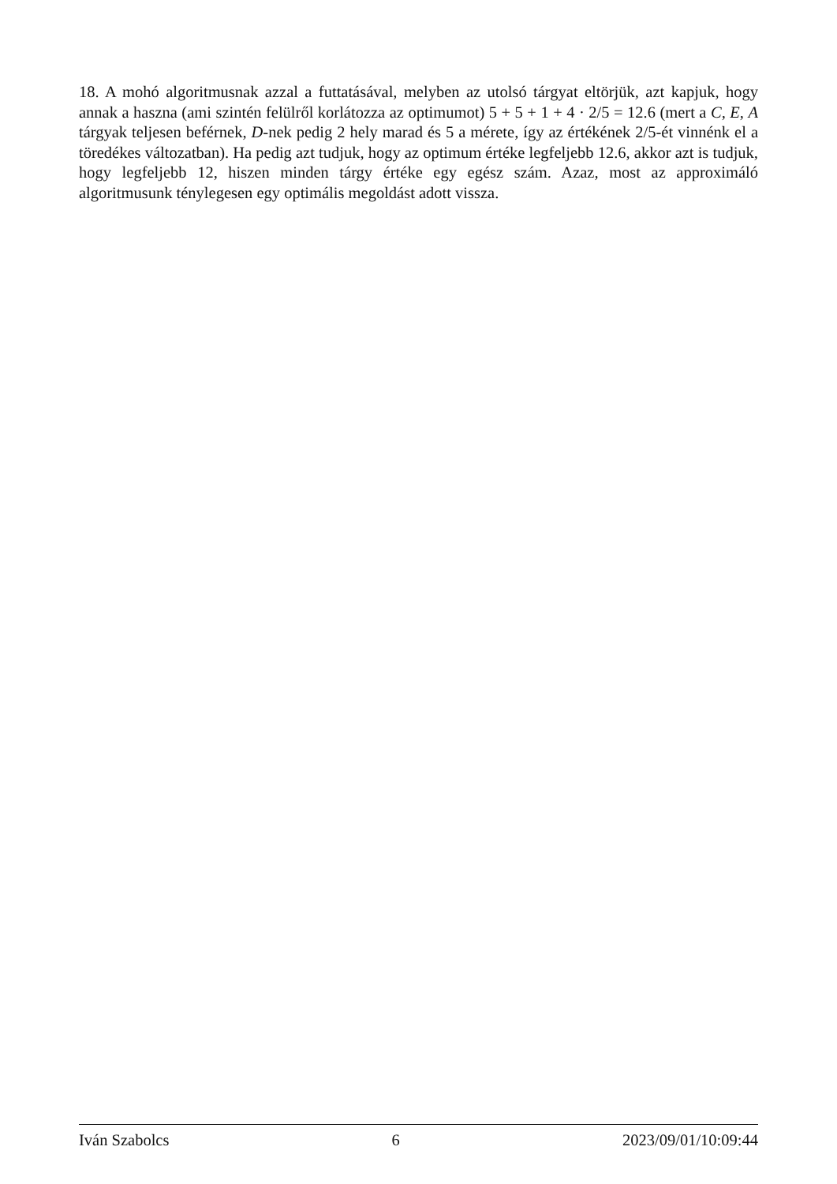18. A mohó algoritmusnak azzal a futtatásával, melyben az utolsó tárgyat eltörjük, azt kapjuk, hogy annak a haszna (ami szintén felülről korlátozza az optimumot) 5 + 5 + 1 + 4 · 2/5 = 12.6 (mert a C, E, A tárgyak teljesen beférnek, D-nek pedig 2 hely marad és 5 a mérete, így az értékének 2/5-ét vinnénk el a töredékes változatban). Ha pedig azt tudjuk, hogy az optimum értéke legfeljebb 12.6, akkor azt is tudjuk, hogy legfeljebb 12, hiszen minden tárgy értéke egy egész szám. Azaz, most az approximáló algoritmusunk ténylegesen egy optimális megoldást adott vissza.
Iván Szabolcs 6 2023/09/01/10:09:44